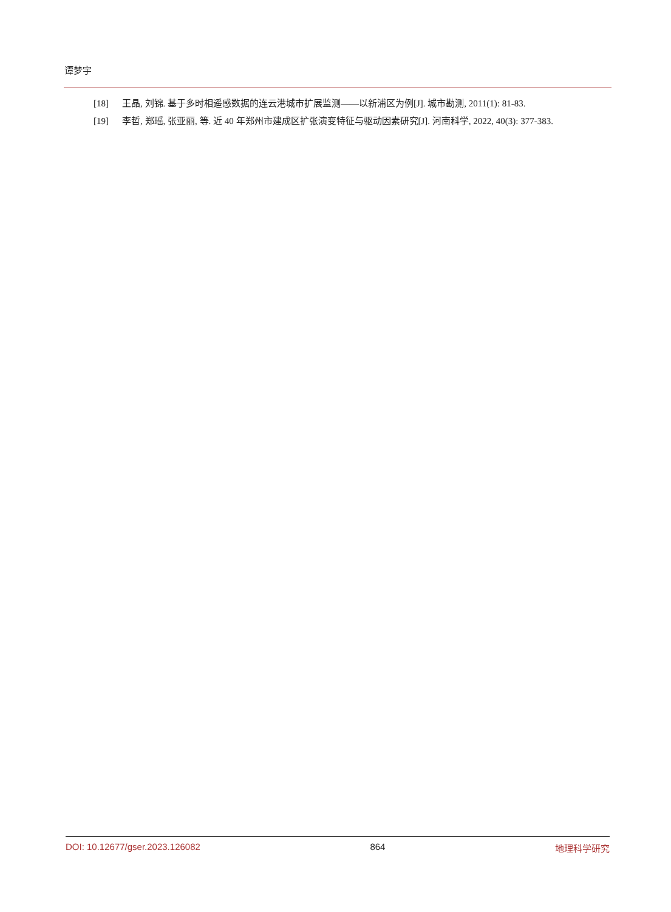谭梦宇
[18] 王晶, 刘锦. 基于多时相遥感数据的连云港城市扩展监测——以新浦区为例[J]. 城市勘测, 2011(1): 81-83.
[19] 李哲, 郑瑶, 张亚丽, 等. 近 40 年郑州市建成区扩张演变特征与驱动因素研究[J]. 河南科学, 2022, 40(3): 377-383.
DOI: 10.12677/gser.2023.126082 864 地理科学研究